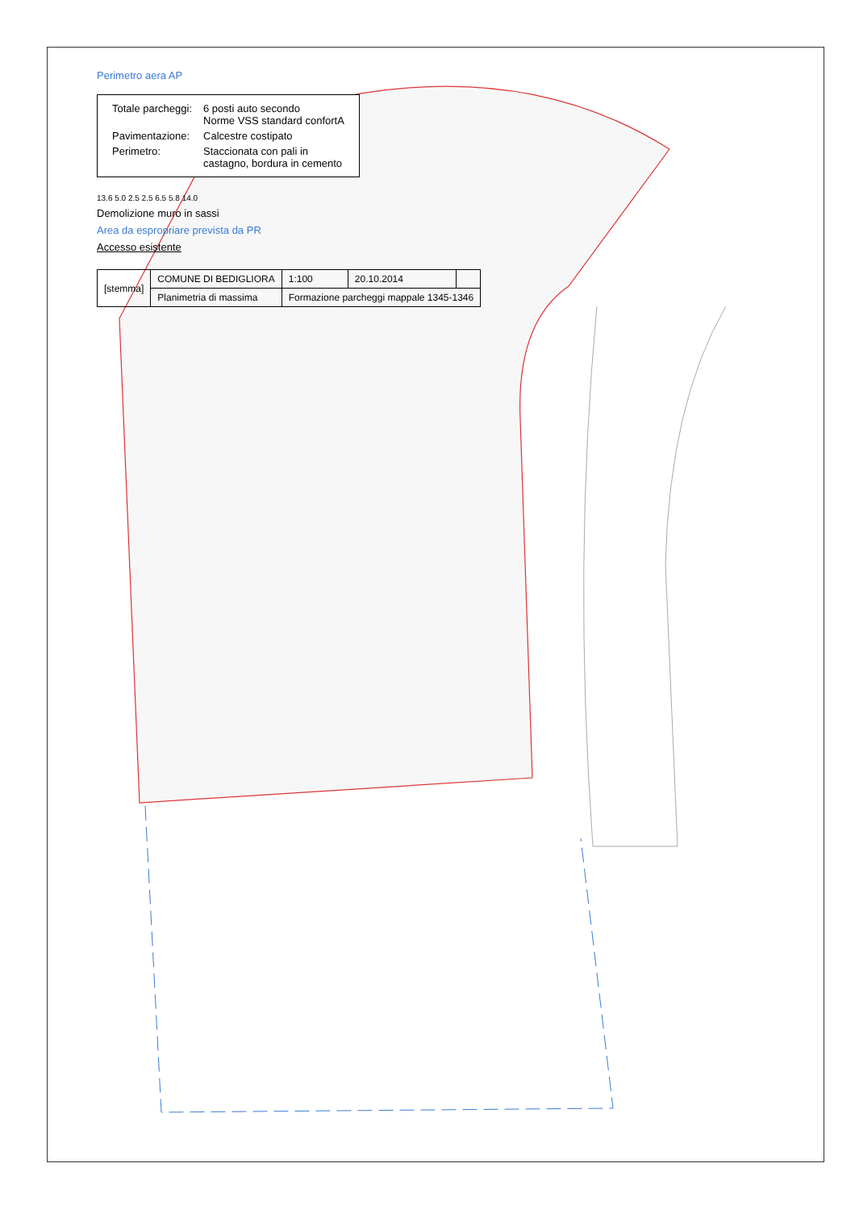Perimetro aera AP
| Totale parcheggi: | 6 posti auto secondo Norme VSS standard confortA |
| Pavimentazione: | Calcestre costipato |
| Perimetro: | Staccionata con pali in castagno, bordura in cemento |
13.6 5.0 2.5 2.5 6.5 5.8 14.0
Demolizione muro in sassi
Area da espropriare prevista da PR
Accesso esistente
| [stemma] | COMUNE DI BEDIGLIORA | 1:100 | 20.10.2014 | |
| | Planimetria di massima | Formazione parcheggi mappale 1345-1346 | | |